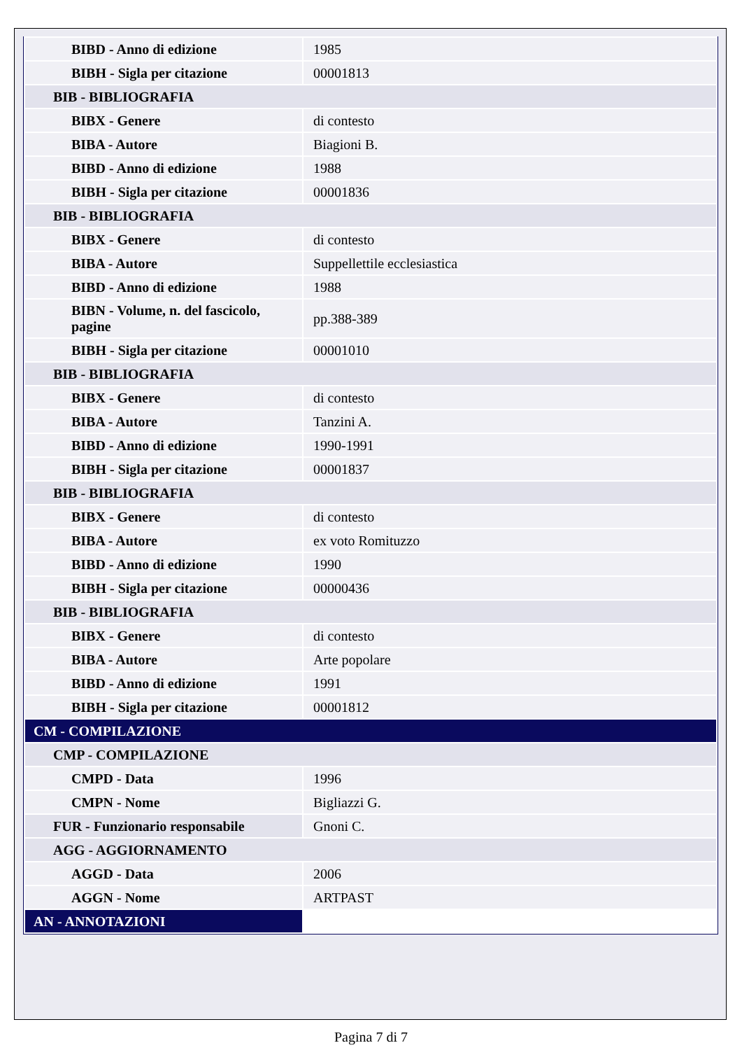| BIBD - Anno di edizione | 1985 |
| BIBH - Sigla per citazione | 00001813 |
| BIB - BIBLIOGRAFIA | |
| BIBX - Genere | di contesto |
| BIBA - Autore | Biagioni B. |
| BIBD - Anno di edizione | 1988 |
| BIBH - Sigla per citazione | 00001836 |
| BIB - BIBLIOGRAFIA | |
| BIBX - Genere | di contesto |
| BIBA - Autore | Suppellettile ecclesiastica |
| BIBD - Anno di edizione | 1988 |
| BIBN - Volume, n. del fascicolo, pagine | pp.388-389 |
| BIBH - Sigla per citazione | 00001010 |
| BIB - BIBLIOGRAFIA | |
| BIBX - Genere | di contesto |
| BIBA - Autore | Tanzini A. |
| BIBD - Anno di edizione | 1990-1991 |
| BIBH - Sigla per citazione | 00001837 |
| BIB - BIBLIOGRAFIA | |
| BIBX - Genere | di contesto |
| BIBA - Autore | ex voto Romituzzo |
| BIBD - Anno di edizione | 1990 |
| BIBH - Sigla per citazione | 00000436 |
| BIB - BIBLIOGRAFIA | |
| BIBX - Genere | di contesto |
| BIBA - Autore | Arte popolare |
| BIBD - Anno di edizione | 1991 |
| BIBH - Sigla per citazione | 00001812 |
| CM - COMPILAZIONE | |
| CMP - COMPILAZIONE | |
| CMPD - Data | 1996 |
| CMPN - Nome | Bigliazzi G. |
| FUR - Funzionario responsabile | Gnoni C. |
| AGG - AGGIORNAMENTO | |
| AGGD - Data | 2006 |
| AGGN - Nome | ARTPAST |
| AN - ANNOTAZIONI | |
Pagina 7 di 7